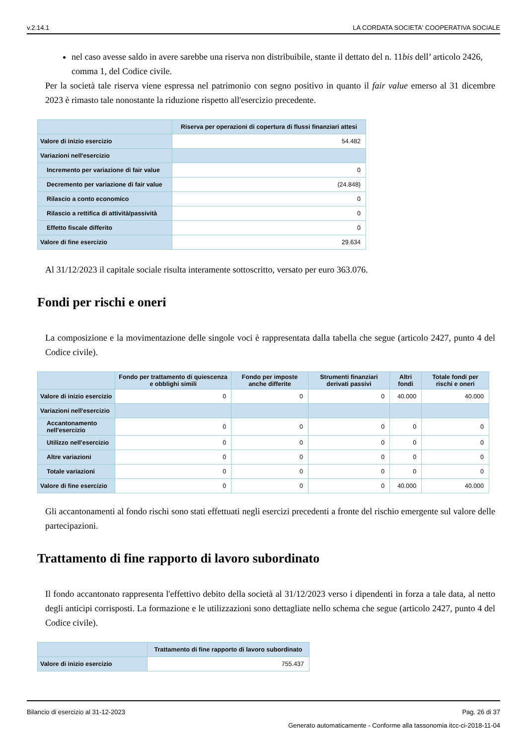v.2.14.1 LA CORDATA SOCIETA' COOPERATIVA SOCIALE
nel caso avesse saldo in avere sarebbe una riserva non distribuibile, stante il dettato del n. 11bis dell’ articolo 2426, comma 1, del Codice civile.
Per la società tale riserva viene espressa nel patrimonio con segno positivo in quanto il fair value emerso al 31 dicembre 2023 è rimasto tale nonostante la riduzione rispetto all'esercizio precedente.
| | Riserva per operazioni di copertura di flussi finanziari attesi |
| --- | --- |
| Valore di inizio esercizio | 54.482 |
| Variazioni nell'esercizio | |
| Incremento per variazione di fair value | 0 |
| Decremento per variazione di fair value | (24.848) |
| Rilascio a conto economico | 0 |
| Rilascio a rettifica di attività/passività | 0 |
| Effetto fiscale differito | 0 |
| Valore di fine esercizio | 29.634 |
Al 31/12/2023 il capitale sociale risulta interamente sottoscritto, versato per euro 363.076.
Fondi per rischi e oneri
La composizione e la movimentazione delle singole voci è rappresentata dalla tabella che segue (articolo 2427, punto 4 del Codice civile).
| | Fondo per trattamento di quiescenza e obblighi simili | Fondo per imposte anche differite | Strumenti finanziari derivati passivi | Altri fondi | Totale fondi per rischi e oneri |
| --- | --- | --- | --- | --- | --- |
| Valore di inizio esercizio | 0 | 0 | 0 | 40.000 | 40.000 |
| Variazioni nell'esercizio | | | | | |
| Accantonamento nell'esercizio | 0 | 0 | 0 | 0 | 0 |
| Utilizzo nell'esercizio | 0 | 0 | 0 | 0 | 0 |
| Altre variazioni | 0 | 0 | 0 | 0 | 0 |
| Totale variazioni | 0 | 0 | 0 | 0 | 0 |
| Valore di fine esercizio | 0 | 0 | 0 | 40.000 | 40.000 |
Gli accantonamenti al fondo rischi sono stati effettuati negli esercizi precedenti a fronte del rischio emergente sul valore delle partecipazioni.
Trattamento di fine rapporto di lavoro subordinato
Il fondo accantonato rappresenta l'effettivo debito della società al 31/12/2023 verso i dipendenti in forza a tale data, al netto degli anticipi corrisposti. La formazione e le utilizzazioni sono dettagliate nello schema che segue (articolo 2427, punto 4 del Codice civile).
| | Trattamento di fine rapporto di lavoro subordinato |
| --- | --- |
| Valore di inizio esercizio | 755.437 |
Bilancio di esercizio al 31-12-2023 Pag. 26 di 37
Generato automaticamente - Conforme alla tassonomia itcc-ci-2018-11-04